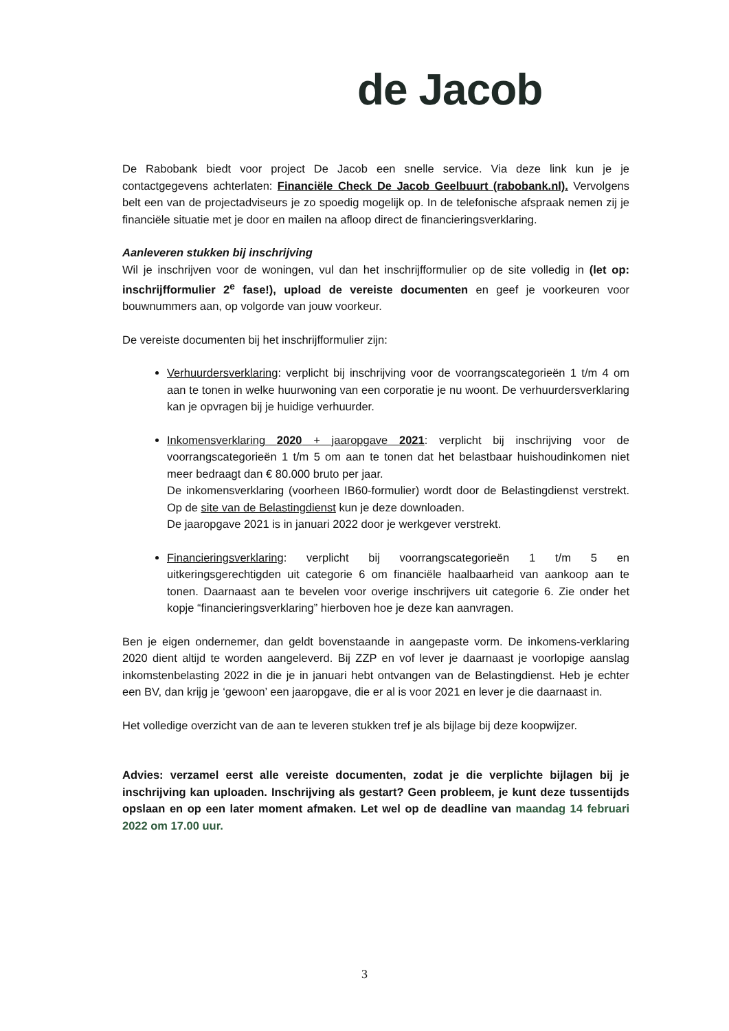de Jacob
De Rabobank biedt voor project De Jacob een snelle service. Via deze link kun je je contactgegevens achterlaten: Financiële Check De Jacob Geelbuurt (rabobank.nl). Vervolgens belt een van de projectadviseurs je zo spoedig mogelijk op. In de telefonische afspraak nemen zij je financiële situatie met je door en mailen na afloop direct de financieringsverklaring.
Aanleveren stukken bij inschrijving
Wil je inschrijven voor de woningen, vul dan het inschrijfformulier op de site volledig in (let op: inschrijfformulier 2<sup>e</sup> fase!), upload de vereiste documenten en geef je voorkeuren voor bouwnummers aan, op volgorde van jouw voorkeur.
De vereiste documenten bij het inschrijfformulier zijn:
Verhuurdersverklaring: verplicht bij inschrijving voor de voorrangscategorieën 1 t/m 4 om aan te tonen in welke huurwoning van een corporatie je nu woont. De verhuurdersverklaring kan je opvragen bij je huidige verhuurder.
Inkomensverklaring 2020 + jaaropgave 2021: verplicht bij inschrijving voor de voorrangscategorieën 1 t/m 5 om aan te tonen dat het belastbaar huishoudinkomen niet meer bedraagt dan € 80.000 bruto per jaar.
De inkomensverklaring (voorheen IB60-formulier) wordt door de Belastingdienst verstrekt. Op de site van de Belastingdienst kun je deze downloaden.
De jaaropgave 2021 is in januari 2022 door je werkgever verstrekt.
Financieringsverklaring: verplicht bij voorrangscategorieën 1 t/m 5 en uitkeringsgerechtigden uit categorie 6 om financiële haalbaarheid van aankoop aan te tonen. Daarnaast aan te bevelen voor overige inschrijvers uit categorie 6. Zie onder het kopje “financieringsverklaring” hierboven hoe je deze kan aanvragen.
Ben je eigen ondernemer, dan geldt bovenstaande in aangepaste vorm. De inkomens-verklaring 2020 dient altijd te worden aangeleverd. Bij ZZP en vof lever je daarnaast je voorlopige aanslag inkomstenbelasting 2022 in die je in januari hebt ontvangen van de Belastingdienst. Heb je echter een BV, dan krijg je ‘gewoon’ een jaaropgave, die er al is voor 2021 en lever je die daarnaast in.
Het volledige overzicht van de aan te leveren stukken tref je als bijlage bij deze koopwijzer.
Advies: verzamel eerst alle vereiste documenten, zodat je die verplichte bijlagen bij je inschrijving kan uploaden. Inschrijving als gestart? Geen probleem, je kunt deze tussentijds opslaan en op een later moment afmaken. Let wel op de deadline van maandag 14 februari 2022 om 17.00 uur.
3